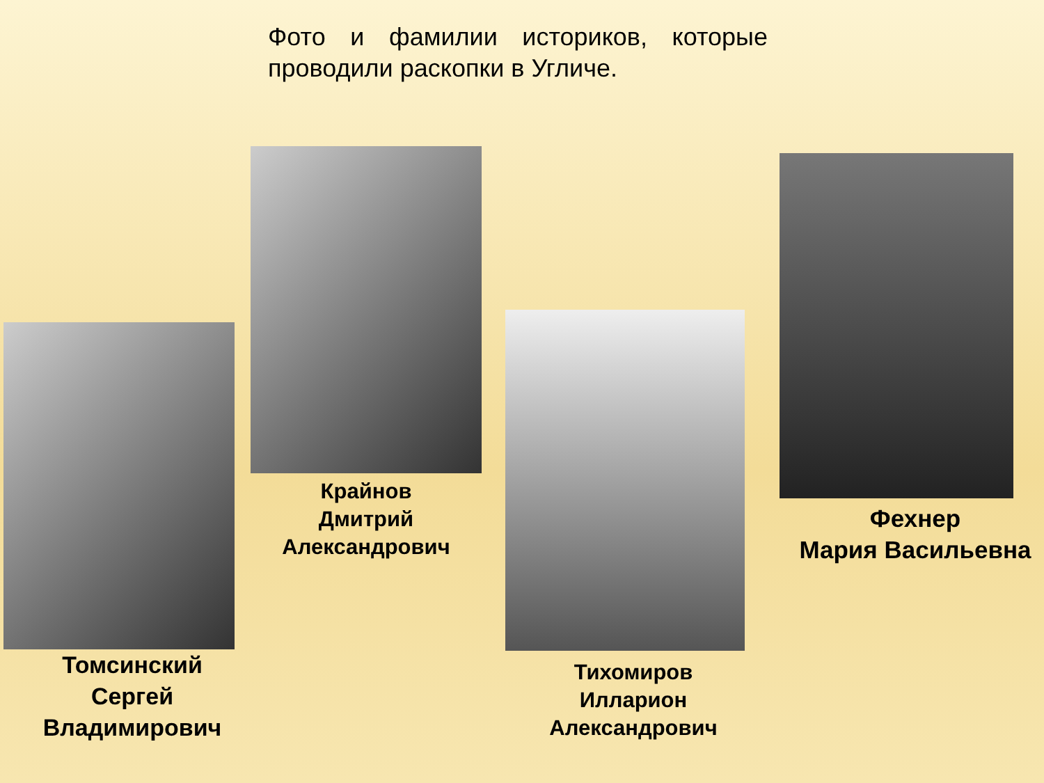Фото и фамилии историков, которые проводили раскопки в Угличе.
Томсинский
Сергей
Владимирович
Крайнов
Дмитрий
Александрович
Тихомиров
Илларион
Александрович
Фехнер
Мария Васильевна